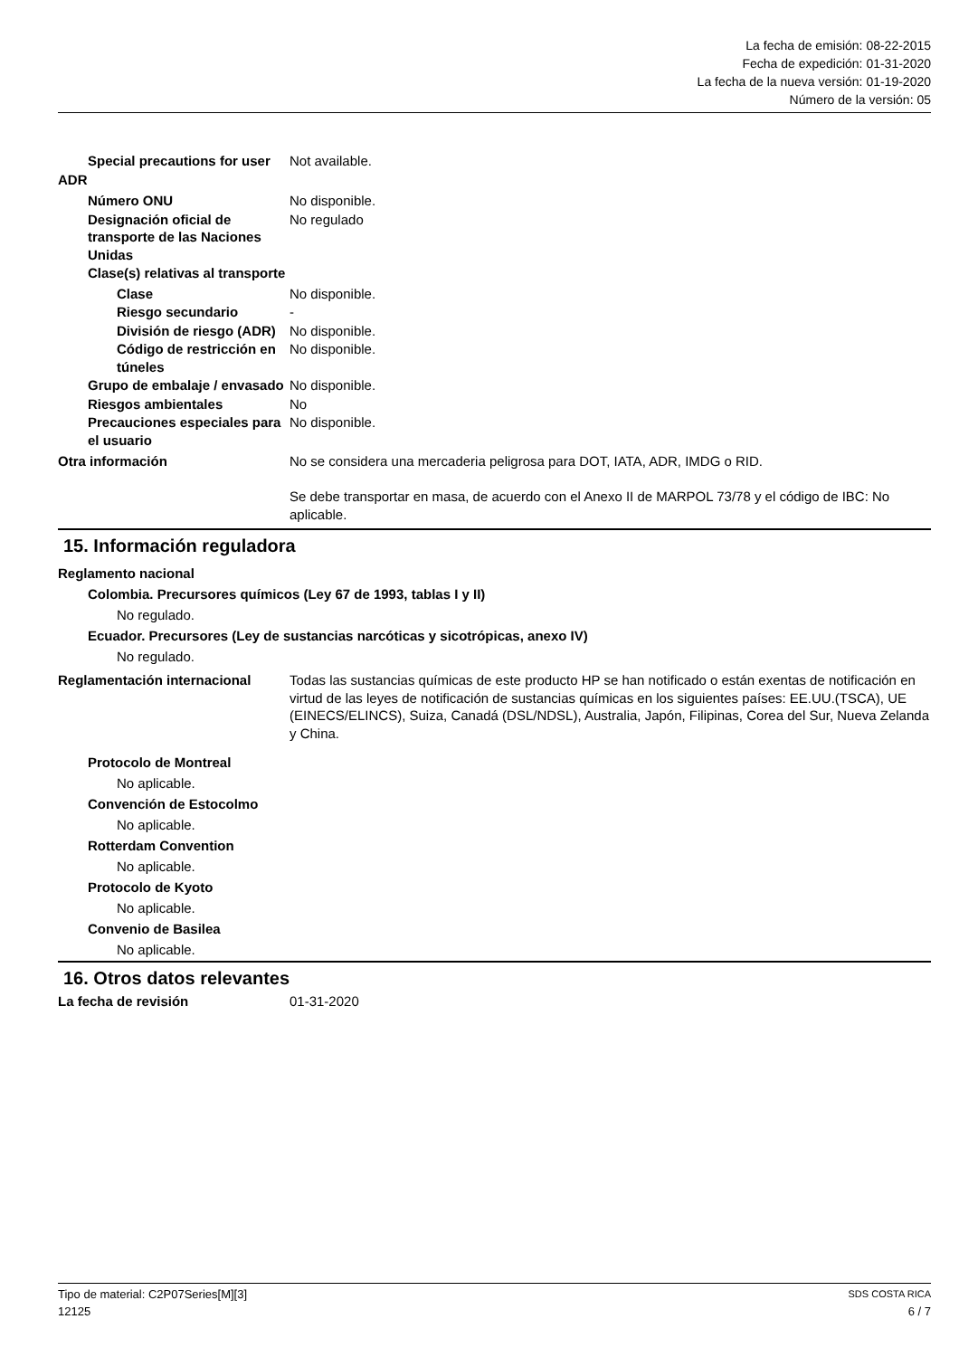La fecha de emisión: 08-22-2015
Fecha de expedición: 01-31-2020
La fecha de la nueva versión: 01-19-2020
Número de la versión: 05
Special precautions for user
Not available.
ADR
Número ONU No disponible.
Designación oficial de transporte de las Naciones Unidas
No regulado
Clase(s) relativas al transporte
Clase No disponible.
Riesgo secundario -
División de riesgo (ADR)
No disponible.
Código de restricción en túneles
No disponible.
Grupo de embalaje / envasado
No disponible.
Riesgos ambientales No
Precauciones especiales para el usuario
No disponible.
Otra información No se considera una mercaderia peligrosa para DOT, IATA, ADR, IMDG o RID.
Se debe transportar en masa, de acuerdo con el Anexo II de MARPOL 73/78 y el código de IBC: No aplicable.
15. Información reguladora
Reglamento nacional
Colombia. Precursores químicos (Ley 67 de 1993, tablas I y II)
No regulado.
Ecuador. Precursores (Ley de sustancias narcóticas y sicotrópicas, anexo IV)
No regulado.
Reglamentación internacional Todas las sustancias químicas de este producto HP se han notificado o están exentas de notificación en virtud de las leyes de notificación de sustancias químicas en los siguientes países: EE.UU.(TSCA), UE (EINECS/ELINCS), Suiza, Canadá (DSL/NDSL), Australia, Japón, Filipinas, Corea del Sur, Nueva Zelanda y China.
Protocolo de Montreal
No aplicable.
Convención de Estocolmo
No aplicable.
Rotterdam Convention
No aplicable.
Protocolo de Kyoto
No aplicable.
Convenio de Basilea
No aplicable.
16. Otros datos relevantes
La fecha de revisión 01-31-2020
Tipo de material: C2P07Series[M][3] SDS COSTA RICA
12125 6 / 7